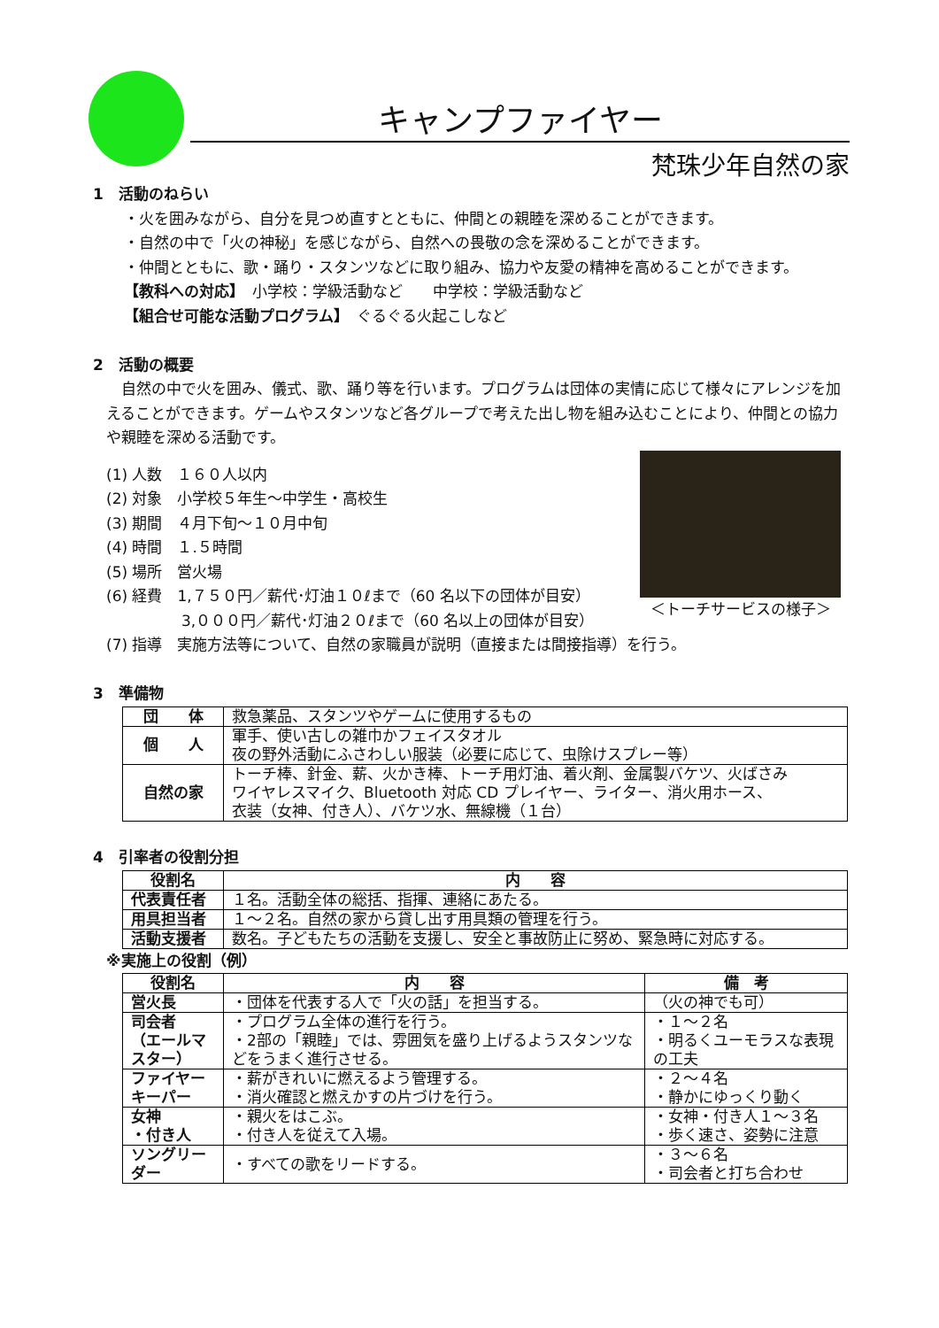キャンプファイヤー
梵珠少年自然の家
1　活動のねらい
・火を囲みながら、自分を見つめ直すとともに、仲間との親睦を深めることができます。
・自然の中で「火の神秘」を感じながら、自然への畏敬の念を深めることができます。
・仲間とともに、歌・踊り・スタンツなどに取り組み、協力や友愛の精神を高めることができます。
【教科への対応】　小学校：学級活動など　　中学校：学級活動など
【組合せ可能な活動プログラム】　ぐるぐる火起こしなど
2　活動の概要
　自然の中で火を囲み、儀式、歌、踊り等を行います。プログラムは団体の実情に応じて様々にアレンジを加えることができます。ゲームやスタンツなど各グループで考えた出し物を組み込むことにより、仲間との協力や親睦を深める活動です。
＜トーチサービスの様子＞
(1) 人数　１６０人以内
(2) 対象　小学校５年生～中学生・高校生
(3) 期間　４月下旬～１０月中旬
(4) 時間　１.５時間
(5) 場所　営火場
(6) 経費　1,７５０円／薪代･灯油１０ℓまで（60 名以下の団体が目安）
　　　　　3,０００円／薪代･灯油２０ℓまで（60 名以上の団体が目安）
(7) 指導　実施方法等について、自然の家職員が説明（直接または間接指導）を行う。
3　準備物
| 団 体 | 救急薬品、スタンツやゲームに使用するもの |
| 個 人 | 軍手、使い古しの雑巾かフェイスタオル 夜の野外活動にふさわしい服装（必要に応じて、虫除けスプレー等） |
| 自然の家 | トーチ棒、針金、薪、火かき棒、トーチ用灯油、着火剤、金属製バケツ、火ばさみ ワイヤレスマイク、Bluetooth 対応 CD プレイヤー、ライター、消火用ホース、 衣装（女神、付き人）、バケツ水、無線機（１台） |
4　引率者の役割分担
| 役割名 | 内 容 |
| --- | --- |
| 代表責任者 | １名。活動全体の総括、指揮、連絡にあたる。 |
| 用具担当者 | １～２名。自然の家から貸し出す用具類の管理を行う。 |
| 活動支援者 | 数名。子どもたちの活動を支援し、安全と事故防止に努め、緊急時に対応する。 |
※実施上の役割（例）
| 役割名 | 内 容 | 備 考 |
| --- | --- | --- |
| 営火長 | ・団体を代表する人で「火の話」を担当する。 | （火の神でも可） |
| 司会者 （エールマスター） | ・プログラム全体の進行を行う。 ・2部の「親睦」では、雰囲気を盛り上げるようスタンツなどをうまく進行させる。 | ・１～２名 ・明るくユーモラスな表現の工夫 |
| ファイヤーキーパー | ・薪がきれいに燃えるよう管理する。 ・消火確認と燃えかすの片づけを行う。 | ・２～４名 ・静かにゆっくり動く |
| 女神 ・付き人 | ・親火をはこぶ。 ・付き人を従えて入場。 | ・女神・付き人１～３名 ・歩く速さ、姿勢に注意 |
| ソングリーダー | ・すべての歌をリードする。 | ・３～６名 ・司会者と打ち合わせ |